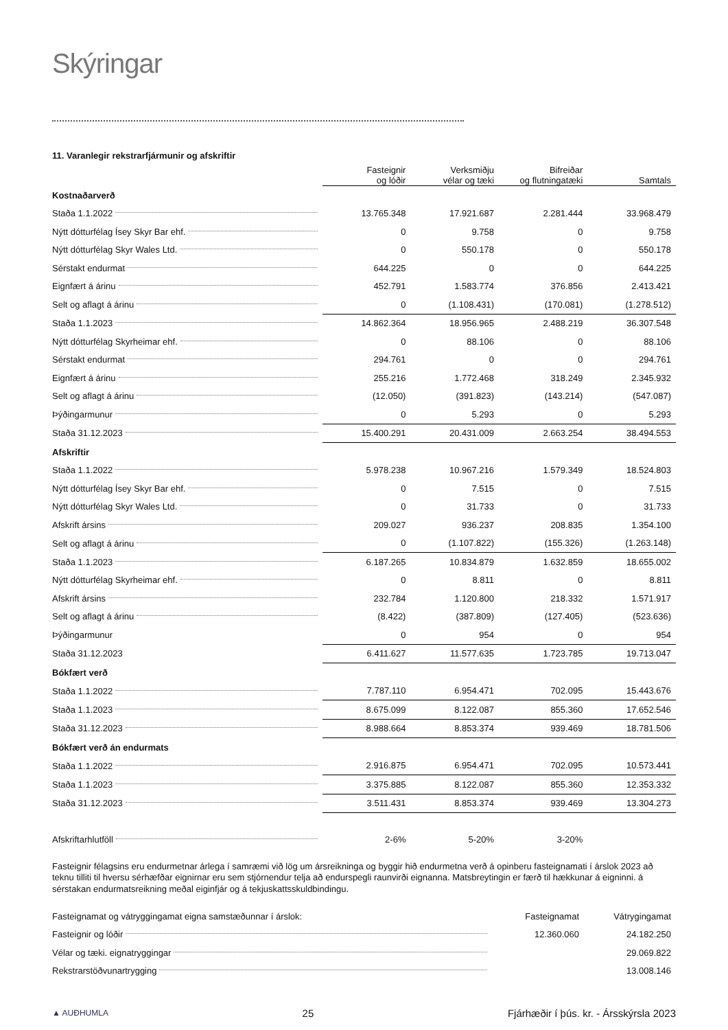Skýringar
11. Varanlegir rekstrarfjármunir og afskriftir
| | Fasteignir og lóðir | Verksmiðju vélar og tæki | Bifreiðar og flutningatæki | Samtals |
| --- | --- | --- | --- | --- |
| Kostnaðarverð | | | | |
| Staða 1.1.2022 | 13.765.348 | 17.921.687 | 2.281.444 | 33.968.479 |
| Nýtt dótturfélag Ísey Skyr Bar ehf. | 0 | 9.758 | 0 | 9.758 |
| Nýtt dótturfélag Skyr Wales Ltd. | 0 | 550.178 | 0 | 550.178 |
| Sérstakt endurmat | 644.225 | 0 | 0 | 644.225 |
| Eignfært á árinu | 452.791 | 1.583.774 | 376.856 | 2.413.421 |
| Selt og aflagt á árinu | 0 | (1.108.431) | (170.081) | (1.278.512) |
| Staða 1.1.2023 | 14.862.364 | 18.956.965 | 2.488.219 | 36.307.548 |
| Nýtt dótturfélag Skyrheimar ehf. | 0 | 88.106 | 0 | 88.106 |
| Sérstakt endurmat | 294.761 | 0 | 0 | 294.761 |
| Eignfært á árinu | 255.216 | 1.772.468 | 318.249 | 2.345.932 |
| Selt og aflagt á árinu | (12.050) | (391.823) | (143.214) | (547.087) |
| Þýðingarmunur | 0 | 5.293 | 0 | 5.293 |
| Staða 31.12.2023 | 15.400.291 | 20.431.009 | 2.663.254 | 38.494.553 |
| Afskriftir | | | | |
| Staða 1.1.2022 | 5.978.238 | 10.967.216 | 1.579.349 | 18.524.803 |
| Nýtt dótturfélag Ísey Skyr Bar ehf. | 0 | 7.515 | 0 | 7.515 |
| Nýtt dótturfélag Skyr Wales Ltd. | 0 | 31.733 | 0 | 31.733 |
| Afskrift ársins | 209.027 | 936.237 | 208.835 | 1.354.100 |
| Selt og aflagt á árinu | 0 | (1.107.822) | (155.326) | (1.263.148) |
| Staða 1.1.2023 | 6.187.265 | 10.834.879 | 1.632.859 | 18.655.002 |
| Nýtt dótturfélag Skyrheimar ehf. | 0 | 8.811 | 0 | 8.811 |
| Afskrift ársins | 232.784 | 1.120.800 | 218.332 | 1.571.917 |
| Selt og aflagt á árinu | (8.422) | (387.809) | (127.405) | (523.636) |
| Þýðingarmunur | 0 | 954 | 0 | 954 |
| Staða 31.12.2023 | 6.411.627 | 11.577.635 | 1.723.785 | 19.713.047 |
| Bókfært verð | | | | |
| Staða 1.1.2022 | 7.787.110 | 6.954.471 | 702.095 | 15.443.676 |
| Staða 1.1.2023 | 8.675.099 | 8.122.087 | 855.360 | 17.652.546 |
| Staða 31.12.2023 | 8.988.664 | 8.853.374 | 939.469 | 18.781.506 |
| Bókfært verð án endurmats | | | | |
| Staða 1.1.2022 | 2.916.875 | 6.954.471 | 702.095 | 10.573.441 |
| Staða 1.1.2023 | 3.375.885 | 8.122.087 | 855.360 | 12.353.332 |
| Staða 31.12.2023 | 3.511.431 | 8.853.374 | 939.469 | 13.304.273 |
| Afskriftarhlutföll | 2-6% | 5-20% | 3-20% | |
Fasteignir félagsins eru endurmetnar árlega í samræmi við lög um ársreikninga og byggir hið endurmetna verð á opinberu fasteignamati í árslok 2023 að teknu tilliti til hversu sérhæfðar eignirnar eru sem stjórnendur telja að endurspegli raunvirði eignanna. Matsbreytingin er færð til hækkunar á eigninni. á sérstakan endurmatsreikning meðal eiginfjár og á tekjuskattsskuldbindingu.
| Fasteignamat og vátryggingamat eigna samstæðunnar í árslok: | Fasteignamat | Vátrygingamat |
| Fasteignir og lóðir | 12.360.060 | 24.182.250 |
| Vélar og tæki. eignatryggingar | | 29.069.822 |
| Rekstrarstöðvunartrygging | | 13.008.146 |
▲ AUÐHUMLA 25 Fjárhæðir í þús. kr. - Ársskýrsla 2023